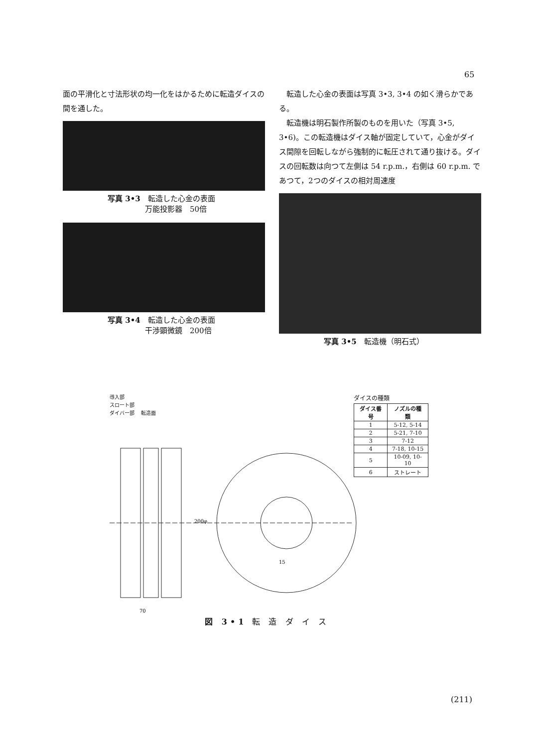65
面の平滑化と寸法形状の均一化をはかるために転造ダイスの間を通した。
写真 3•3　転造した心金の表面
　　　　　万能投影器　50倍
写真 3•4　転造した心金の表面
　　　　　干渉顕微鏡　200倍
　転造した心金の表面は写真 3•3, 3•4 の如く滑らかである。
　転造機は明石製作所製のものを用いた（写真 3•5, 3•6)。この転造機はダイス軸が固定していて，心金がダイス間隙を回転しながら強制的に転圧されて通り抜ける。ダイスの回転数は向つて左側は 54 r.p.m.，右側は 60 r.p.m. であつて，2つのダイスの相対周速度
写真 3•5　転造機（明石式）
導入部
スロート部
ダイバー部 　転造面
70
200φ
15
ダイスの種類
| ダイス番号 | ノズルの種類 |
| --- | --- |
| 1 | 5-12, 5-14 |
| 2 | 5-21, 7-10 |
| 3 | 7-12 |
| 4 | 7-18, 10-15 |
| 5 | 10-09, 10-10 |
| 6 | ストレート |
図 3•1 転 造 ダ イ ス
(211)